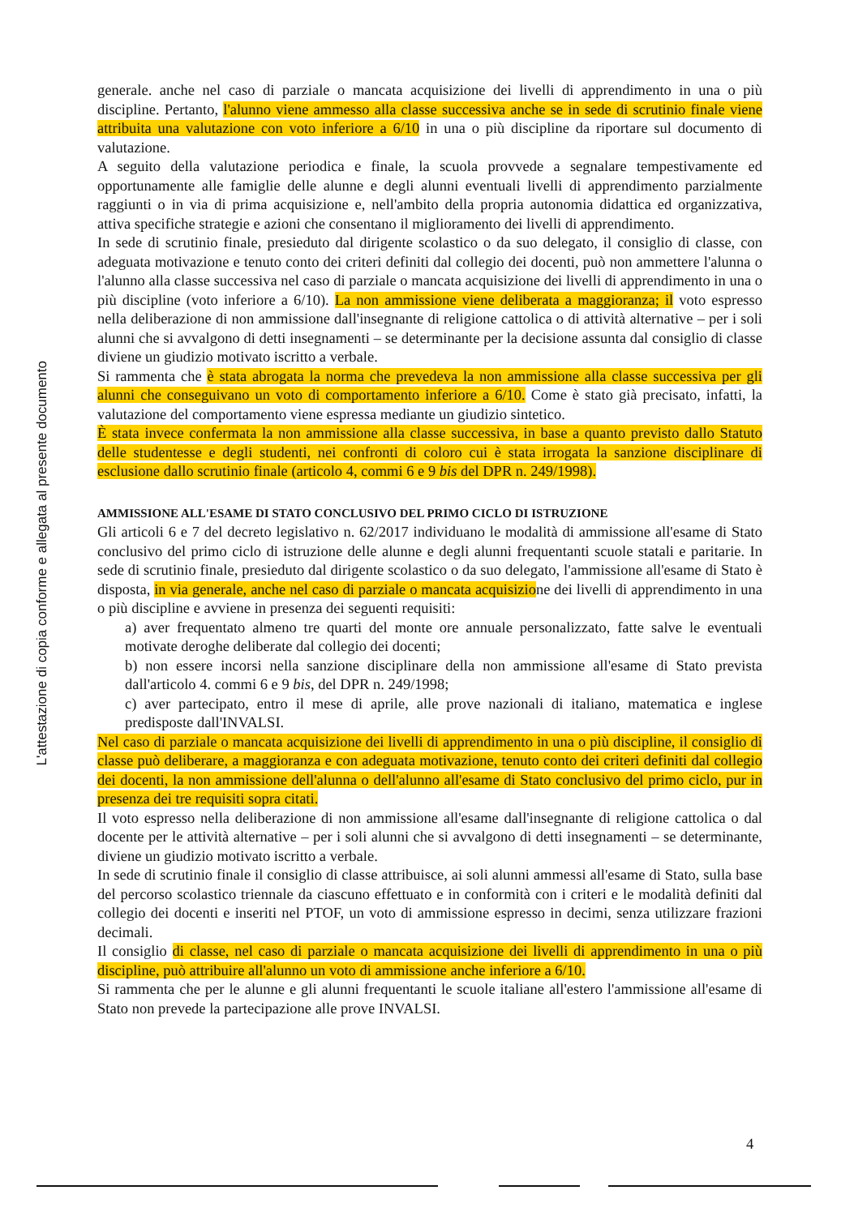L'attestazione di copia conforme e allegata al presente documento
generale. anche nel caso di parziale o mancata acquisizione dei livelli di apprendimento in una o più discipline. Pertanto, l'alunno viene ammesso alla classe successiva anche se in sede di scrutinio finale viene attribuita una valutazione con voto inferiore a 6/10 in una o più discipline da riportare sul documento di valutazione.
A seguito della valutazione periodica e finale, la scuola provvede a segnalare tempestivamente ed opportunamente alle famiglie delle alunne e degli alunni eventuali livelli di apprendimento parzialmente raggiunti o in via di prima acquisizione e, nell'ambito della propria autonomia didattica ed organizzativa, attiva specifiche strategie e azioni che consentano il miglioramento dei livelli di apprendimento.
In sede di scrutinio finale, presieduto dal dirigente scolastico o da suo delegato, il consiglio di classe, con adeguata motivazione e tenuto conto dei criteri definiti dal collegio dei docenti, può non ammettere l'alunna o l'alunno alla classe successiva nel caso di parziale o mancata acquisizione dei livelli di apprendimento in una o più discipline (voto inferiore a 6/10). La non ammissione viene deliberata a maggioranza; il voto espresso nella deliberazione di non ammissione dall'insegnante di religione cattolica o di attività alternative – per i soli alunni che si avvalgono di detti insegnamenti – se determinante per la decisione assunta dal consiglio di classe diviene un giudizio motivato iscritto a verbale.
Si rammenta che è stata abrogata la norma che prevedeva la non ammissione alla classe successiva per gli alunni che conseguivano un voto di comportamento inferiore a 6/10. Come è stato già precisato, infatti, la valutazione del comportamento viene espressa mediante un giudizio sintetico.
È stata invece confermata la non ammissione alla classe successiva, in base a quanto previsto dallo Statuto delle studentesse e degli studenti, nei confronti di coloro cui è stata irrogata la sanzione disciplinare di esclusione dallo scrutinio finale (articolo 4, commi 6 e 9 bis del DPR n. 249/1998).
AMMISSIONE ALL'ESAME DI STATO CONCLUSIVO DEL PRIMO CICLO DI ISTRUZIONE
Gli articoli 6 e 7 del decreto legislativo n. 62/2017 individuano le modalità di ammissione all'esame di Stato conclusivo del primo ciclo di istruzione delle alunne e degli alunni frequentanti scuole statali e paritarie. In sede di scrutinio finale, presieduto dal dirigente scolastico o da suo delegato, l'ammissione all'esame di Stato è disposta, in via generale, anche nel caso di parziale o mancata acquisizione dei livelli di apprendimento in una o più discipline e avviene in presenza dei seguenti requisiti:
a) aver frequentato almeno tre quarti del monte ore annuale personalizzato, fatte salve le eventuali motivate deroghe deliberate dal collegio dei docenti;
b) non essere incorsi nella sanzione disciplinare della non ammissione all'esame di Stato prevista dall'articolo 4. commi 6 e 9 bis, del DPR n. 249/1998;
c) aver partecipato, entro il mese di aprile, alle prove nazionali di italiano, matematica e inglese predisposte dall'INVALSI.
Nel caso di parziale o mancata acquisizione dei livelli di apprendimento in una o più discipline, il consiglio di classe può deliberare, a maggioranza e con adeguata motivazione, tenuto conto dei criteri definiti dal collegio dei docenti, la non ammissione dell'alunna o dell'alunno all'esame di Stato conclusivo del primo ciclo, pur in presenza dei tre requisiti sopra citati.
Il voto espresso nella deliberazione di non ammissione all'esame dall'insegnante di religione cattolica o dal docente per le attività alternative – per i soli alunni che si avvalgono di detti insegnamenti – se determinante, diviene un giudizio motivato iscritto a verbale.
In sede di scrutinio finale il consiglio di classe attribuisce, ai soli alunni ammessi all'esame di Stato, sulla base del percorso scolastico triennale da ciascuno effettuato e in conformità con i criteri e le modalità definiti dal collegio dei docenti e inseriti nel PTOF, un voto di ammissione espresso in decimi, senza utilizzare frazioni decimali.
Il consiglio di classe, nel caso di parziale o mancata acquisizione dei livelli di apprendimento in una o più discipline, può attribuire all'alunno un voto di ammissione anche inferiore a 6/10.
Si rammenta che per le alunne e gli alunni frequentanti le scuole italiane all'estero l'ammissione all'esame di Stato non prevede la partecipazione alle prove INVALSI.
4